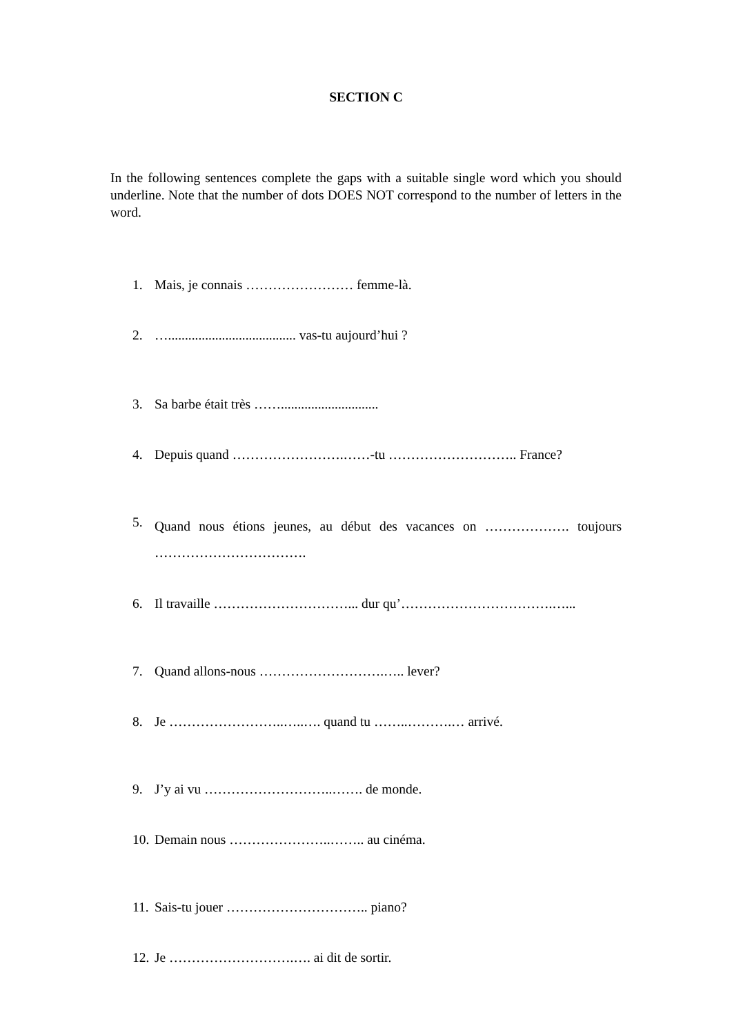SECTION C
In the following sentences complete the gaps with a suitable single word which you should underline. Note that the number of dots DOES NOT correspond to the number of letters in the word.
1. Mais, je connais …………………… femme-là.
2. …...................................... vas-tu aujourd’hui ?
3. Sa barbe était très …….............................
4. Depuis quand …………………….……-tu ……………………….. France?
5. Quand nous étions jeunes, au début des vacances on ………………. toujours …………………………….
6. Il travaille …………………………... dur qu’…………………………….…...
7. Quand allons-nous ……………………….….. lever?
8. Je ……………………..…..…. quand tu ……..……….… arrivé.
9. J’y ai vu ………………………..……. de monde.
10. Demain nous …………………..…….. au cinéma.
11. Sais-tu jouer ………………………….. piano?
12. Je ……………………….…. ai dit de sortir.